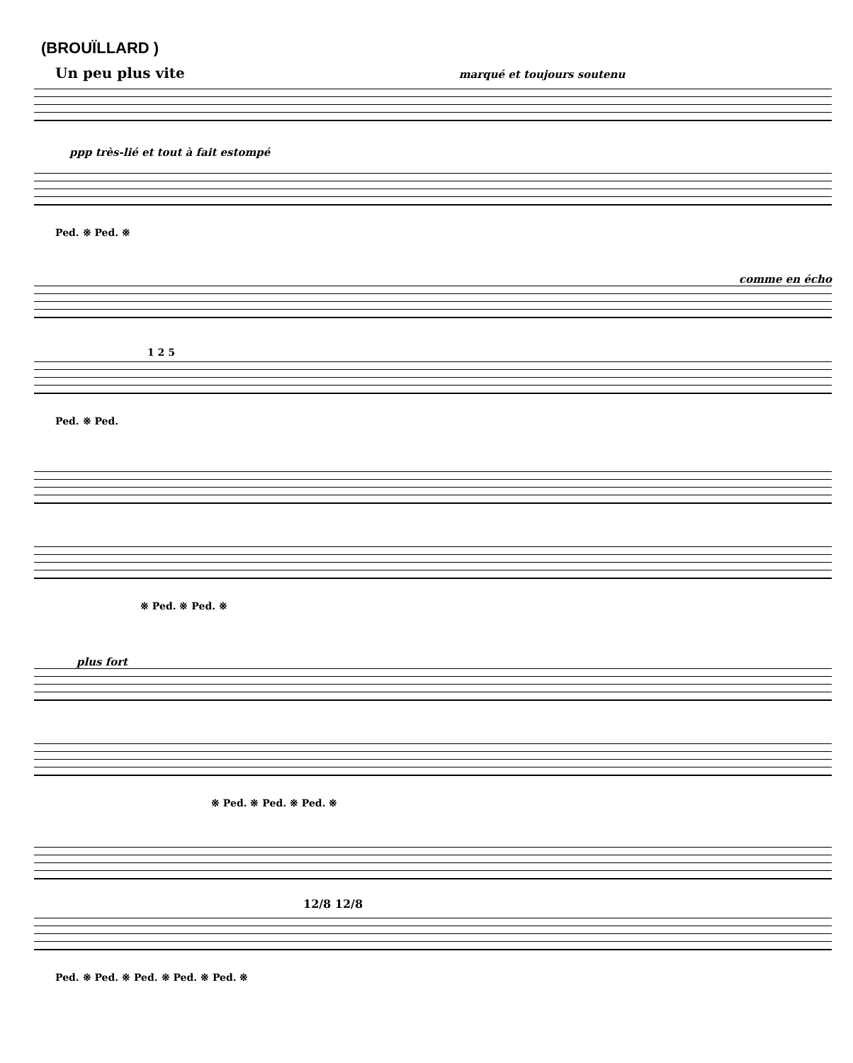(BROUÏLLARD )
Un peu plus vite marqué et toujours soutenu
ppp très-lié et tout à fait estompé
Ped. ※ Ped. ※
comme en écho
1 2 5
Ped. ※ Ped.
※ Ped. ※ Ped. ※
plus fort
※ Ped. ※ Ped. ※ Ped. ※
12/8 12/8
Ped. ※ Ped. ※ Ped. ※ Ped. ※ Ped. ※